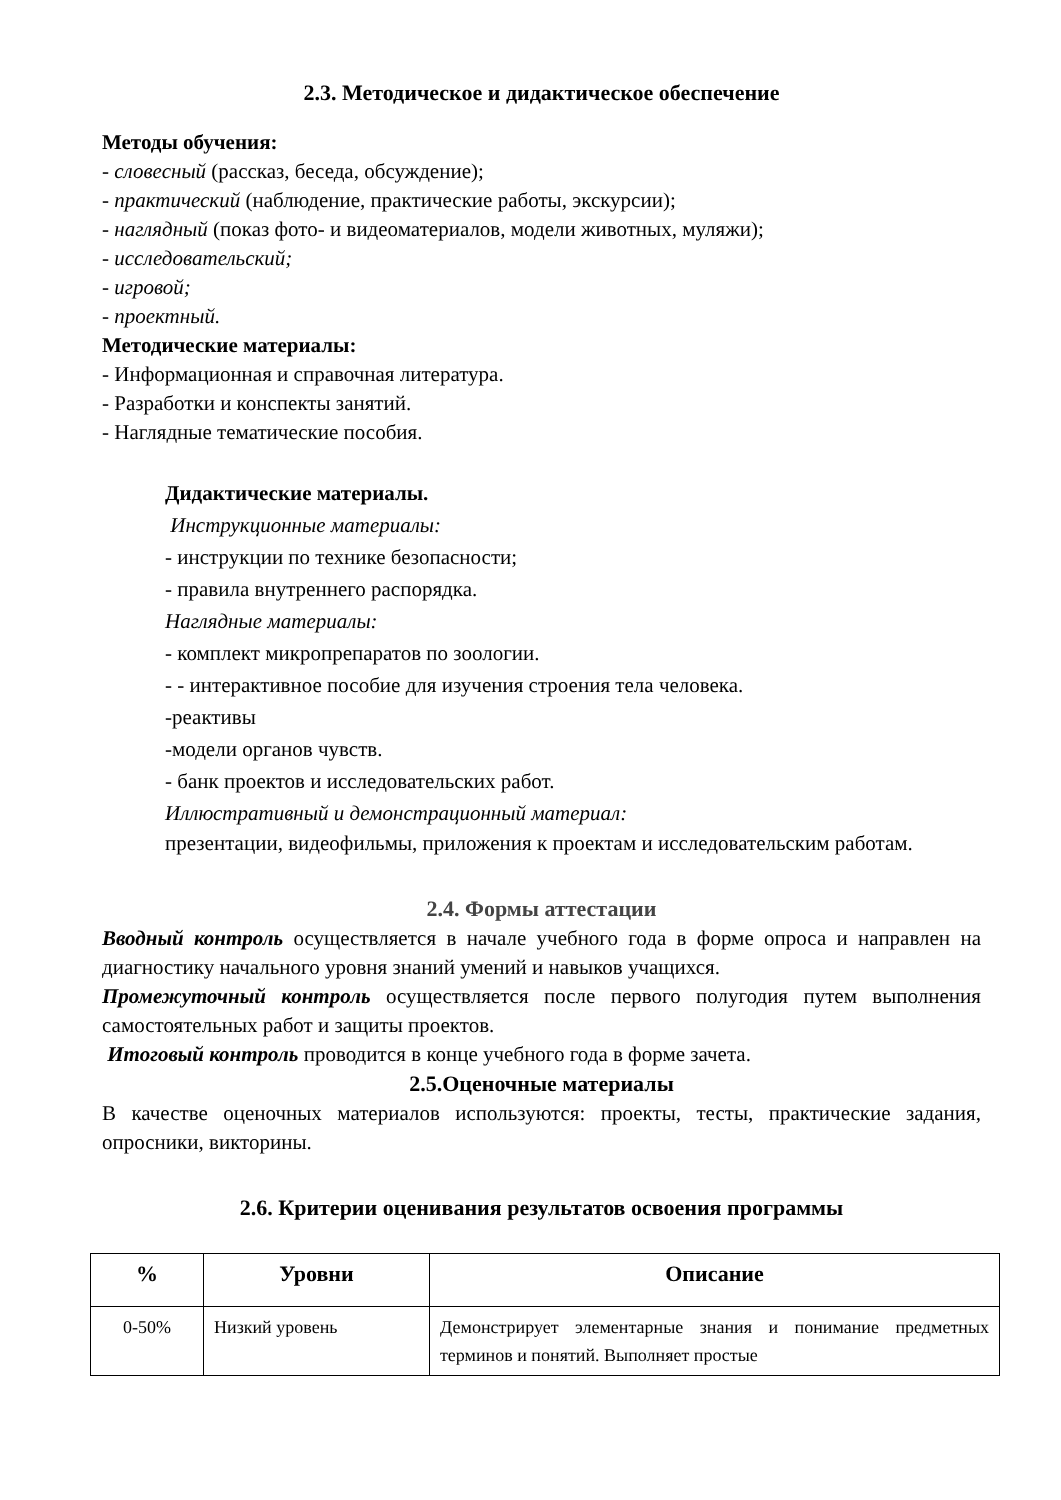2.3. Методическое и дидактическое обеспечение
Методы обучения:
- словесный (рассказ, беседа, обсуждение);
- практический (наблюдение, практические работы, экскурсии);
- наглядный (показ фото- и видеоматериалов, модели животных, муляжи);
- исследовательский;
- игровой;
- проектный.
Методические материалы:
- Информационная и справочная литература.
- Разработки и конспекты занятий.
- Наглядные тематические пособия.
Дидактические материалы.
Инструкционные материалы:
- инструкции по технике безопасности;
- правила внутреннего распорядка.
Наглядные материалы:
- комплект микропрепаратов по зоологии.
- - интерактивное пособие для изучения строения тела человека.
-реактивы
-модели органов чувств.
- банк проектов и исследовательских работ.
Иллюстративный и демонстрационный материал:
презентации, видеофильмы, приложения к проектам и исследовательским работам.
2.4. Формы аттестации
Вводный контроль осуществляется в начале учебного года в форме опроса и направлен на диагностику начального уровня знаний умений и навыков учащихся.
Промежуточный контроль осуществляется после первого полугодия путем выполнения самостоятельных работ и защиты проектов.
Итоговый контроль проводится в конце учебного года в форме зачета.
2.5.Оценочные материалы
В качестве оценочных материалов используются: проекты, тесты, практические задания, опросники, викторины.
2.6. Критерии оценивания результатов освоения программы
| % | Уровни | Описание |
| --- | --- | --- |
| 0-50% | Низкий уровень | Демонстрирует элементарные знания и понимание предметных терминов и понятий. Выполняет простые |